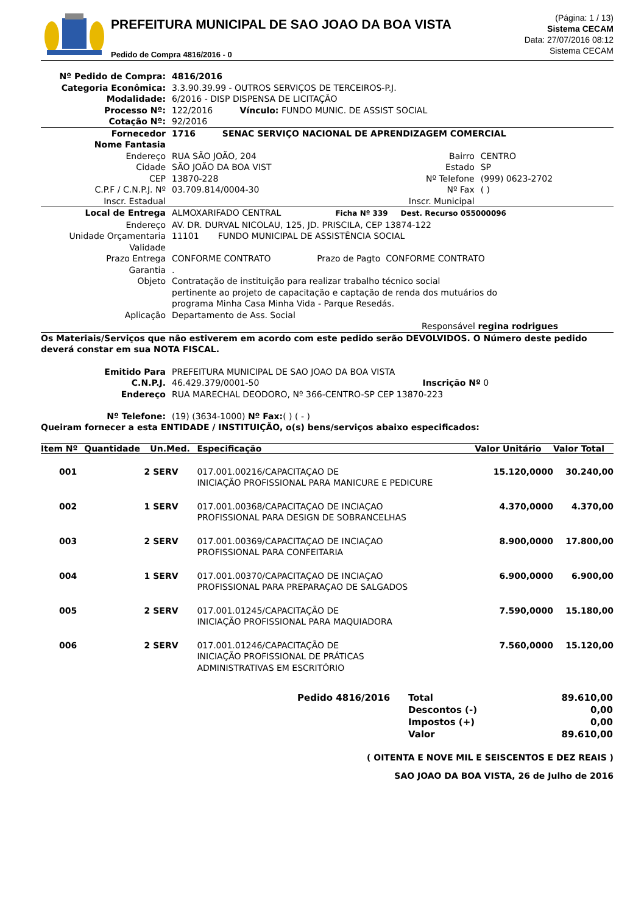PREFEITURA MUNICIPAL DE SAO JOAO DA BOA VISTA
Pedido de Compra 4816/2016 - 0
(Página: 1 / 13)
Sistema CECAM
Data: 27/07/2016 08:12
Sistema CECAM
| Nº Pedido de Compra: | 4816/2016 | | |
| Categoria Econômica: | 3.3.90.39.99 - OUTROS SERVIÇOS DE TERCEIROS-P.J. | | |
| Modalidade: | 6/2016 - DISP DISPENSA DE LICITAÇÃO | | |
| Processo Nº: | 122/2016 Vínculo: FUNDO MUNIC. DE ASSIST SOCIAL | | |
| Cotação Nº: | 92/2016 | | |
| Fornecedor | 1716 SENAC SERVIÇO NACIONAL DE APRENDIZAGEM COMERCIAL | | |
| Nome Fantasia | | | |
| Endereço | RUA SÃO JOÃO, 204 | Bairro | CENTRO |
| Cidade | SÃO JOÃO DA BOA VIST | Estado | SP |
| CEP | 13870-228 | Nº Telefone | (999) 0623-2702 |
| C.P.F / C.N.P.J. Nº | 03.709.814/0004-30 | Nº Fax | ( ) |
| Inscr. Estadual | | Inscr. Municipal | |
| Local de Entrega | ALMOXARIFADO CENTRAL Ficha Nº 339 Dest. Recurso 055000096 | | |
| Endereço | AV. DR. DURVAL NICOLAU, 125, JD. PRISCILA, CEP 13874-122 | | |
| Unidade Orçamentaria | 11101 FUNDO MUNICIPAL DE ASSISTÊNCIA SOCIAL | | |
| Validade | | | |
| Prazo Entrega | CONFORME CONTRATO Prazo de Pagto CONFORME CONTRATO | | |
| Garantia | . | | |
| Objeto | Contratação de instituição para realizar trabalho técnico social pertinente ao projeto de capacitação e captação de renda dos mutuários do programa Minha Casa Minha Vida - Parque Resedás. | | |
| Aplicação | Departamento de Ass. Social | | |
| | Responsável regina rodrigues | | |
Os Materiais/Serviços que não estiverem em acordo com este pedido serão DEVOLVIDOS. O Número deste pedido deverá constar em sua NOTA FISCAL.
| Emitido Para | PREFEITURA MUNICIPAL DE SAO JOAO DA BOA VISTA | |
| C.N.P.J. | 46.429.379/0001-50 | Inscrição Nº 0 |
| Endereço | RUA MARECHAL DEODORO, Nº 366-CENTRO-SP CEP 13870-223 | |
| Nº Telefone: | (19) (3634-1000) Nº Fax: ( ) ( - ) | |
Queiram fornecer a esta ENTIDADE / INSTITUIÇÃO, o(s) bens/serviços abaixo especificados:
| Item Nº | Quantidade | Un.Med. | Especificação | Valor Unitário | Valor Total |
| --- | --- | --- | --- | --- | --- |
| 001 | 2 | SERV | 017.001.00216/CAPACITAÇAO DE INICIAÇÃO PROFISSIONAL PARA MANICURE E PEDICURE | 15.120,0000 | 30.240,00 |
| 002 | 1 | SERV | 017.001.00368/CAPACITAÇAO DE INCIAÇAO PROFISSIONAL PARA DESIGN DE SOBRANCELHAS | 4.370,0000 | 4.370,00 |
| 003 | 2 | SERV | 017.001.00369/CAPACITAÇAO DE INCIAÇAO PROFISSIONAL PARA CONFEITARIA | 8.900,0000 | 17.800,00 |
| 004 | 1 | SERV | 017.001.00370/CAPACITAÇAO DE INCIAÇAO PROFISSIONAL PARA PREPARAÇAO DE SALGADOS | 6.900,0000 | 6.900,00 |
| 005 | 2 | SERV | 017.001.01245/CAPACITAÇÃO DE INICIAÇÃO PROFISSIONAL PARA MAQUIADORA | 7.590,0000 | 15.180,00 |
| 006 | 2 | SERV | 017.001.01246/CAPACITAÇÃO DE INICIAÇÃO PROFISSIONAL DE PRÁTICAS ADMINISTRATIVAS EM ESCRITÓRIO | 7.560,0000 | 15.120,00 |
| Pedido 4816/2016 | Total | 89.610,00 |
| | Descontos (-) | 0,00 |
| | Impostos (+) | 0,00 |
| | Valor | 89.610,00 |
( OITENTA E NOVE MIL E SEISCENTOS E DEZ REAIS )
SAO JOAO DA BOA VISTA, 26 de Julho de 2016